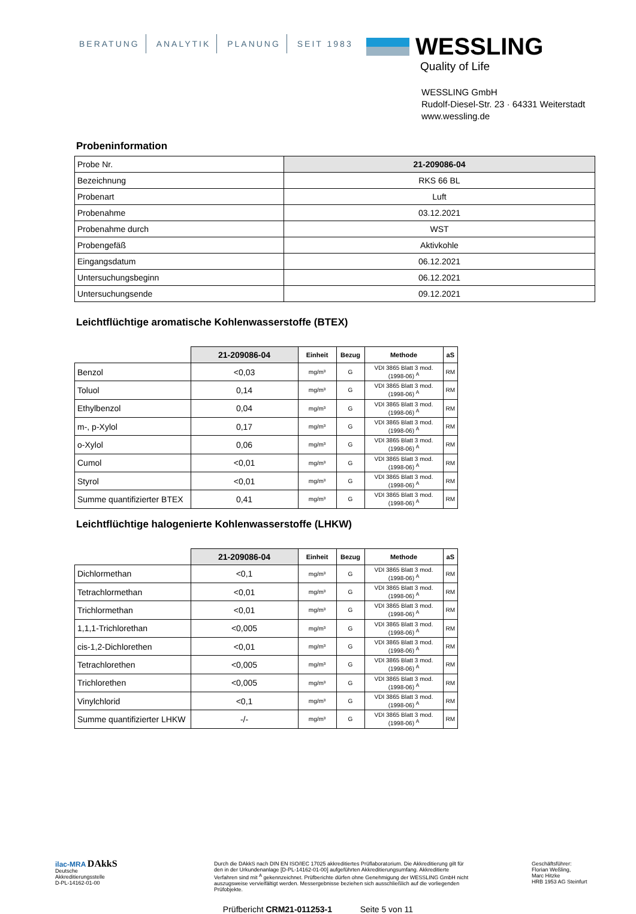BERATUNG ANALYTIK PLANUNG SEIT 1983
WESSLING
Quality of Life
WESSLING GmbH
Rudolf-Diesel-Str. 23 · 64331 Weiterstadt
www.wessling.de
Probeninformation
| Probe Nr. | 21-209086-04 |
| Bezeichnung | RKS 66 BL |
| Probenart | Luft |
| Probenahme | 03.12.2021 |
| Probenahme durch | WST |
| Probengefäß | Aktivkohle |
| Eingangsdatum | 06.12.2021 |
| Untersuchungsbeginn | 06.12.2021 |
| Untersuchungsende | 09.12.2021 |
Leichtflüchtige aromatische Kohlenwasserstoffe (BTEX)
| | 21-209086-04 | Einheit | Bezug | Methode | aS |
| --- | --- | --- | --- | --- | --- |
| Benzol | <0,03 | mg/m³ | G | VDI 3865 Blatt 3 mod. (1998-06) <sup>A</sup> | RM |
| Toluol | 0,14 | mg/m³ | G | VDI 3865 Blatt 3 mod. (1998-06) <sup>A</sup> | RM |
| Ethylbenzol | 0,04 | mg/m³ | G | VDI 3865 Blatt 3 mod. (1998-06) <sup>A</sup> | RM |
| m-, p-Xylol | 0,17 | mg/m³ | G | VDI 3865 Blatt 3 mod. (1998-06) <sup>A</sup> | RM |
| o-Xylol | 0,06 | mg/m³ | G | VDI 3865 Blatt 3 mod. (1998-06) <sup>A</sup> | RM |
| Cumol | <0,01 | mg/m³ | G | VDI 3865 Blatt 3 mod. (1998-06) <sup>A</sup> | RM |
| Styrol | <0,01 | mg/m³ | G | VDI 3865 Blatt 3 mod. (1998-06) <sup>A</sup> | RM |
| Summe quantifizierter BTEX | 0,41 | mg/m³ | G | VDI 3865 Blatt 3 mod. (1998-06) <sup>A</sup> | RM |
Leichtflüchtige halogenierte Kohlenwasserstoffe (LHKW)
| | 21-209086-04 | Einheit | Bezug | Methode | aS |
| --- | --- | --- | --- | --- | --- |
| Dichlormethan | <0,1 | mg/m³ | G | VDI 3865 Blatt 3 mod. (1998-06) <sup>A</sup> | RM |
| Tetrachlormethan | <0,01 | mg/m³ | G | VDI 3865 Blatt 3 mod. (1998-06) <sup>A</sup> | RM |
| Trichlormethan | <0,01 | mg/m³ | G | VDI 3865 Blatt 3 mod. (1998-06) <sup>A</sup> | RM |
| 1,1,1-Trichlorethan | <0,005 | mg/m³ | G | VDI 3865 Blatt 3 mod. (1998-06) <sup>A</sup> | RM |
| cis-1,2-Dichlorethen | <0,01 | mg/m³ | G | VDI 3865 Blatt 3 mod. (1998-06) <sup>A</sup> | RM |
| Tetrachlorethen | <0,005 | mg/m³ | G | VDI 3865 Blatt 3 mod. (1998-06) <sup>A</sup> | RM |
| Trichlorethen | <0,005 | mg/m³ | G | VDI 3865 Blatt 3 mod. (1998-06) <sup>A</sup> | RM |
| Vinylchlorid | <0,1 | mg/m³ | G | VDI 3865 Blatt 3 mod. (1998-06) <sup>A</sup> | RM |
| Summe quantifizierter LHKW | -/- | mg/m³ | G | VDI 3865 Blatt 3 mod. (1998-06) <sup>A</sup> | RM |
ilac-MRA DAkkS
Deutsche
Akkreditierungsstelle
D-PL-14162-01-00
Durch die DAkkS nach DIN EN ISO/IEC 17025 akkreditiertes Prüflaboratorium. Die Akkreditierung gilt für den in der Urkundenanlage [D-PL-14162-01-00] aufgeführten Akkreditierungsumfang. Akkreditierte Verfahren sind mit <sup>A</sup> gekennzeichnet. Prüfberichte dürfen ohne Genehmigung der WESSLING GmbH nicht auszugsweise vervielfältigt werden. Messergebnisse beziehen sich ausschließlich auf die vorliegenden Prüfobjekte.
Geschäftsführer:
Florian Weßling,
Marc Hitzke
HRB 1953 AG Steinfurt
Prüfbericht CRM21-011253-1 Seite 5 von 11